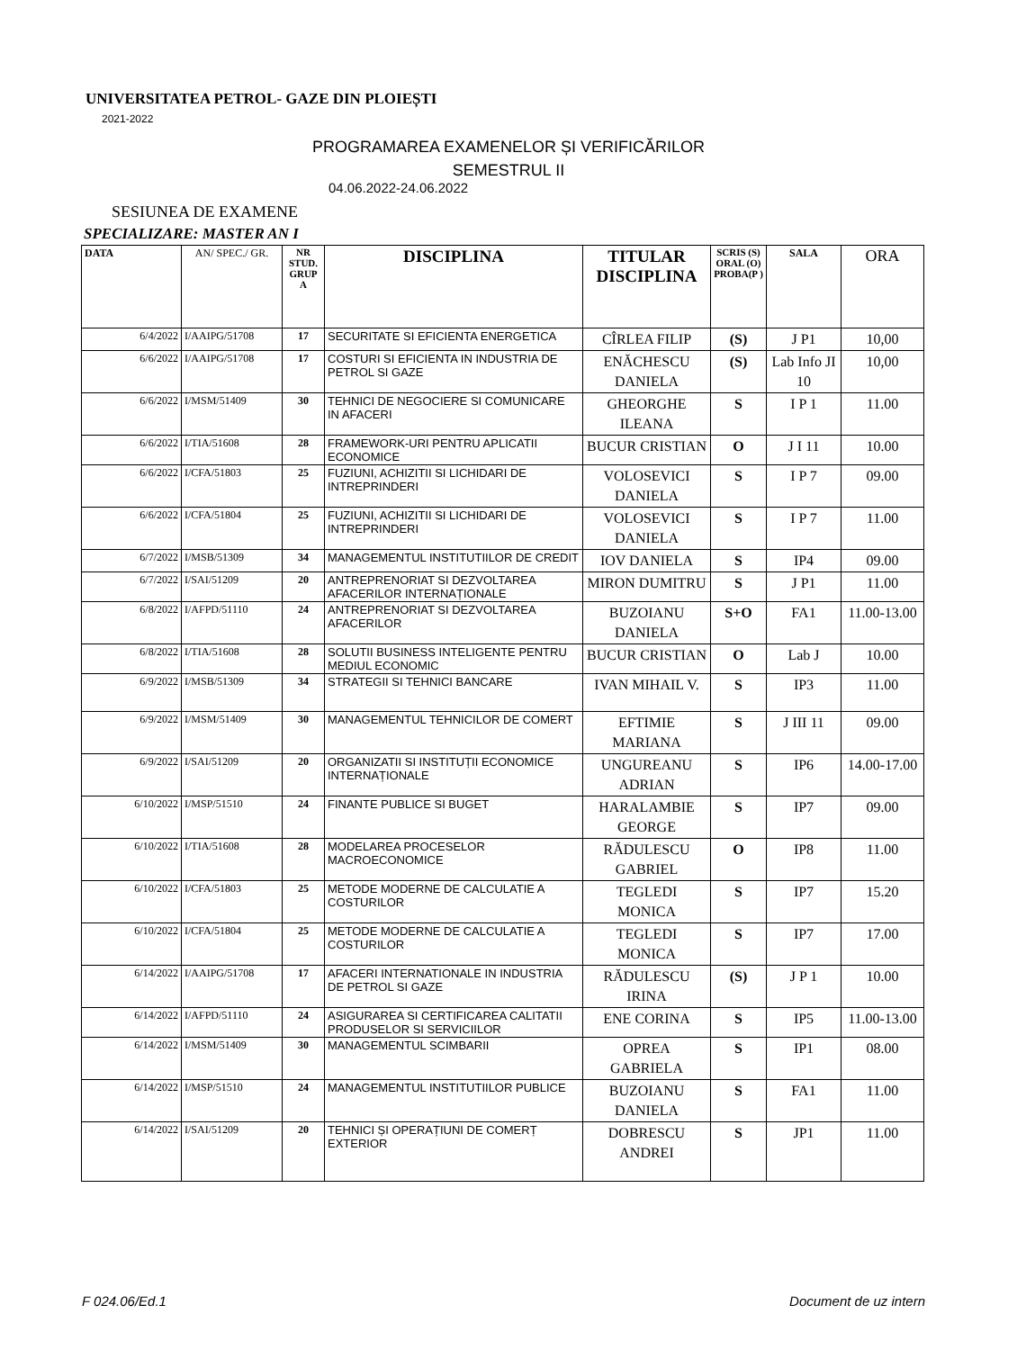UNIVERSITATEA PETROL- GAZE DIN PLOIEȘTI
2021-2022
PROGRAMAREA EXAMENELOR ȘI VERIFICĂRILOR
SEMESTRUL II
04.06.2022-24.06.2022
SESIUNEA DE EXAMENE
SPECIALIZARE: MASTER AN I
| DATA | AN/ SPEC./ GR. | NR STUD. GRUP A | DISCIPLINA | TITULAR DISCIPLINA | SCRIS (S) ORAL (O) PROBA(P ) | SALA | ORA |
| --- | --- | --- | --- | --- | --- | --- | --- |
| 6/4/2022 | I/AAIPG/51708 | 17 | SECURITATE SI EFICIENTA ENERGETICA | CÎRLEA FILIP | (S) | J P1 | 10,00 |
| 6/6/2022 | I/AAIPG/51708 | 17 | COSTURI SI EFICIENTA IN INDUSTRIA DE PETROL SI GAZE | ENĂCHESCU DANIELA | (S) | Lab Info JI 10 | 10,00 |
| 6/6/2022 | I/MSM/51409 | 30 | TEHNICI DE NEGOCIERE SI COMUNICARE IN AFACERI | GHEORGHE ILEANA | S | I P 1 | 11.00 |
| 6/6/2022 | I/TIA/51608 | 28 | FRAMEWORK-URI PENTRU APLICATII ECONOMICE | BUCUR CRISTIAN | O | J I 11 | 10.00 |
| 6/6/2022 | I/CFA/51803 | 25 | FUZIUNI, ACHIZITII SI LICHIDARI DE INTREPRINDERI | VOLOSEVICI DANIELA | S | I P 7 | 09.00 |
| 6/6/2022 | I/CFA/51804 | 25 | FUZIUNI, ACHIZITII SI LICHIDARI DE INTREPRINDERI | VOLOSEVICI DANIELA | S | I P 7 | 11.00 |
| 6/7/2022 | I/MSB/51309 | 34 | MANAGEMENTUL INSTITUTIILOR DE CREDIT | IOV DANIELA | S | IP4 | 09.00 |
| 6/7/2022 | I/SAI/51209 | 20 | ANTREPRENORIAT SI DEZVOLTAREA AFACERILOR INTERNAȚIONALE | MIRON DUMITRU | S | J P1 | 11.00 |
| 6/8/2022 | I/AFPD/51110 | 24 | ANTREPRENORIAT SI DEZVOLTAREA AFACERILOR | BUZOIANU DANIELA | S+O | FA1 | 11.00-13.00 |
| 6/8/2022 | I/TIA/51608 | 28 | SOLUTII BUSINESS INTELIGENTE PENTRU MEDIUL ECONOMIC | BUCUR CRISTIAN | O | Lab J | 10.00 |
| 6/9/2022 | I/MSB/51309 | 34 | STRATEGII SI TEHNICI BANCARE | IVAN MIHAIL V. | S | IP3 | 11.00 |
| 6/9/2022 | I/MSM/51409 | 30 | MANAGEMENTUL TEHNICILOR DE COMERT | EFTIMIE MARIANA | S | J III 11 | 09.00 |
| 6/9/2022 | I/SAI/51209 | 20 | ORGANIZATII SI INSTITUȚII ECONOMICE INTERNAȚIONALE | UNGUREANU ADRIAN | S | IP6 | 14.00-17.00 |
| 6/10/2022 | I/MSP/51510 | 24 | FINANTE PUBLICE SI BUGET | HARALAMBIE GEORGE | S | IP7 | 09.00 |
| 6/10/2022 | I/TIA/51608 | 28 | MODELAREA PROCESELOR MACROECONOMICE | RĂDULESCU GABRIEL | O | IP8 | 11.00 |
| 6/10/2022 | I/CFA/51803 | 25 | METODE MODERNE DE CALCULATIE A COSTURILOR | TEGLEDI MONICA | S | IP7 | 15.20 |
| 6/10/2022 | I/CFA/51804 | 25 | METODE MODERNE DE CALCULATIE A COSTURILOR | TEGLEDI MONICA | S | IP7 | 17.00 |
| 6/14/2022 | I/AAIPG/51708 | 17 | AFACERI INTERNATIONALE IN INDUSTRIA DE PETROL SI GAZE | RĂDULESCU IRINA | (S) | J P 1 | 10.00 |
| 6/14/2022 | I/AFPD/51110 | 24 | ASIGURAREA SI CERTIFICAREA CALITATII PRODUSELOR SI SERVICIILOR | ENE CORINA | S | IP5 | 11.00-13.00 |
| 6/14/2022 | I/MSM/51409 | 30 | MANAGEMENTUL SCIMBARII | OPREA GABRIELA | S | IP1 | 08.00 |
| 6/14/2022 | I/MSP/51510 | 24 | MANAGEMENTUL INSTITUTIILOR PUBLICE | BUZOIANU DANIELA | S | FA1 | 11.00 |
| 6/14/2022 | I/SAI/51209 | 20 | TEHNICI ȘI OPERAȚIUNI DE COMERȚ EXTERIOR | DOBRESCU ANDREI | S | JP1 | 11.00 |
F 024.06/Ed.1 Document de uz intern